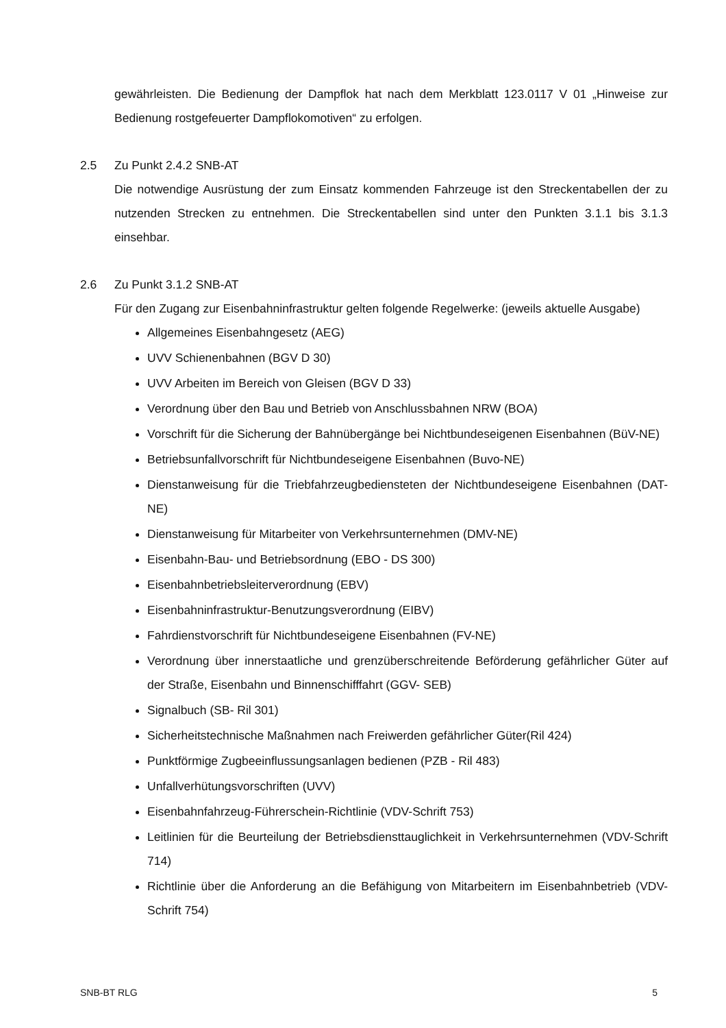gewährleisten. Die Bedienung der Dampflok hat nach dem Merkblatt 123.0117 V 01 „Hinweise zur Bedienung rostgefeuerter Dampflokomotiven“ zu erfolgen.
2.5 Zu Punkt 2.4.2 SNB-AT
Die notwendige Ausrüstung der zum Einsatz kommenden Fahrzeuge ist den Streckentabellen der zu nutzenden Strecken zu entnehmen. Die Streckentabellen sind unter den Punkten 3.1.1 bis 3.1.3 einsehbar.
2.6 Zu Punkt 3.1.2 SNB-AT
Für den Zugang zur Eisenbahninfrastruktur gelten folgende Regelwerke: (jeweils aktuelle Ausgabe)
Allgemeines Eisenbahngesetz (AEG)
UVV Schienenbahnen (BGV D 30)
UVV Arbeiten im Bereich von Gleisen (BGV D 33)
Verordnung über den Bau und Betrieb von Anschlussbahnen NRW (BOA)
Vorschrift für die Sicherung der Bahnübergänge bei Nichtbundeseigenen Eisenbahnen (BüV-NE)
Betriebsunfallvorschrift für Nichtbundeseigene Eisenbahnen (Buvo-NE)
Dienstanweisung für die Triebfahrzeugbediensteten der Nichtbundeseigene Eisenbahnen (DAT-NE)
Dienstanweisung für Mitarbeiter von Verkehrsunternehmen (DMV-NE)
Eisenbahn-Bau- und Betriebsordnung (EBO - DS 300)
Eisenbahnbetriebsleiterverordnung (EBV)
Eisenbahninfrastruktur-Benutzungsverordnung (EIBV)
Fahrdienstvorschrift für Nichtbundeseigene Eisenbahnen (FV-NE)
Verordnung über innerstaatliche und grenzüberschreitende Beförderung gefährlicher Güter auf der Straße, Eisenbahn und Binnenschifffahrt (GGV- SEB)
Signalbuch (SB- Ril 301)
Sicherheitstechnische Maßnahmen nach Freiwerden gefährlicher Güter(Ril 424)
Punktförmige Zugbeeinflussungsanlagen bedienen (PZB - Ril 483)
Unfallverhütungsvorschriften (UVV)
Eisenbahnfahrzeug-Führerschein-Richtlinie (VDV-Schrift 753)
Leitlinien für die Beurteilung der Betriebsdiensttauglichkeit in Verkehrsunternehmen (VDV-Schrift 714)
Richtlinie über die Anforderung an die Befähigung von Mitarbeitern im Eisenbahnbetrieb (VDV-Schrift 754)
SNB-BT RLG 5